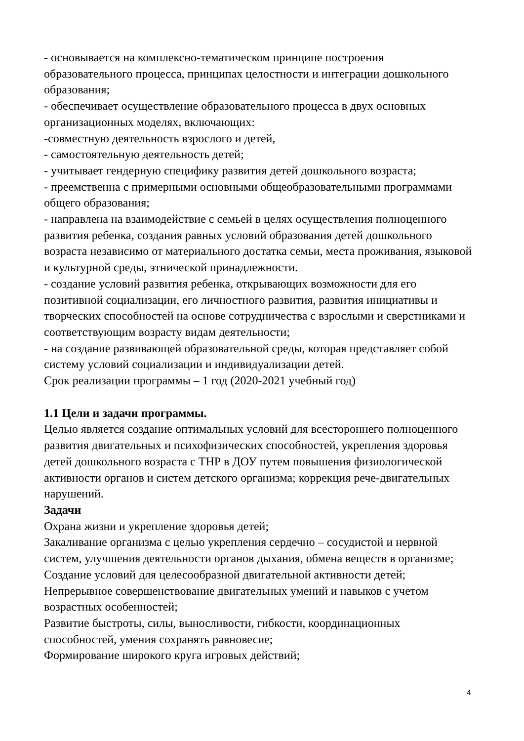- основывается на комплексно-тематическом принципе построения образовательного процесса, принципах целостности и интеграции дошкольного образования;
- обеспечивает осуществление образовательного процесса в двух основных организационных моделях, включающих:
-совместную деятельность взрослого и детей,
- самостоятельную деятельность детей;
- учитывает гендерную специфику развития детей дошкольного возраста;
- преемственна с примерными основными общеобразовательными программами общего образования;
- направлена на взаимодействие с семьей в целях осуществления полноценного развития ребенка, создания равных условий образования детей дошкольного возраста независимо от материального достатка семьи, места проживания, языковой и культурной среды, этнической принадлежности.
- создание условий развития ребенка, открывающих возможности для его позитивной социализации, его личностного развития, развития инициативы и творческих способностей на основе сотрудничества с взрослыми и сверстниками и соответствующим возрасту видам деятельности;
- на создание развивающей образовательной среды, которая представляет собой систему условий социализации и индивидуализации детей.
Срок реализации программы – 1 год (2020-2021 учебный год)
1.1 Цели и задачи программы.
Целью является создание оптимальных условий для всестороннего полноценного развития двигательных и психофизических способностей, укрепления здоровья детей дошкольного возраста с ТНР в ДОУ путем повышения физиологической активности органов и систем детского организма; коррекция рече-двигательных нарушений.
Задачи
Охрана жизни и укрепление здоровья детей;
Закаливание организма с целью укрепления сердечно – сосудистой и нервной систем, улучшения деятельности органов дыхания, обмена веществ в организме;
Создание условий для целесообразной двигательной активности детей;
Непрерывное совершенствование двигательных умений и навыков с учетом возрастных особенностей;
Развитие быстроты, силы, выносливости, гибкости, координационных способностей, умения сохранять равновесие;
Формирование широкого круга игровых действий;
4